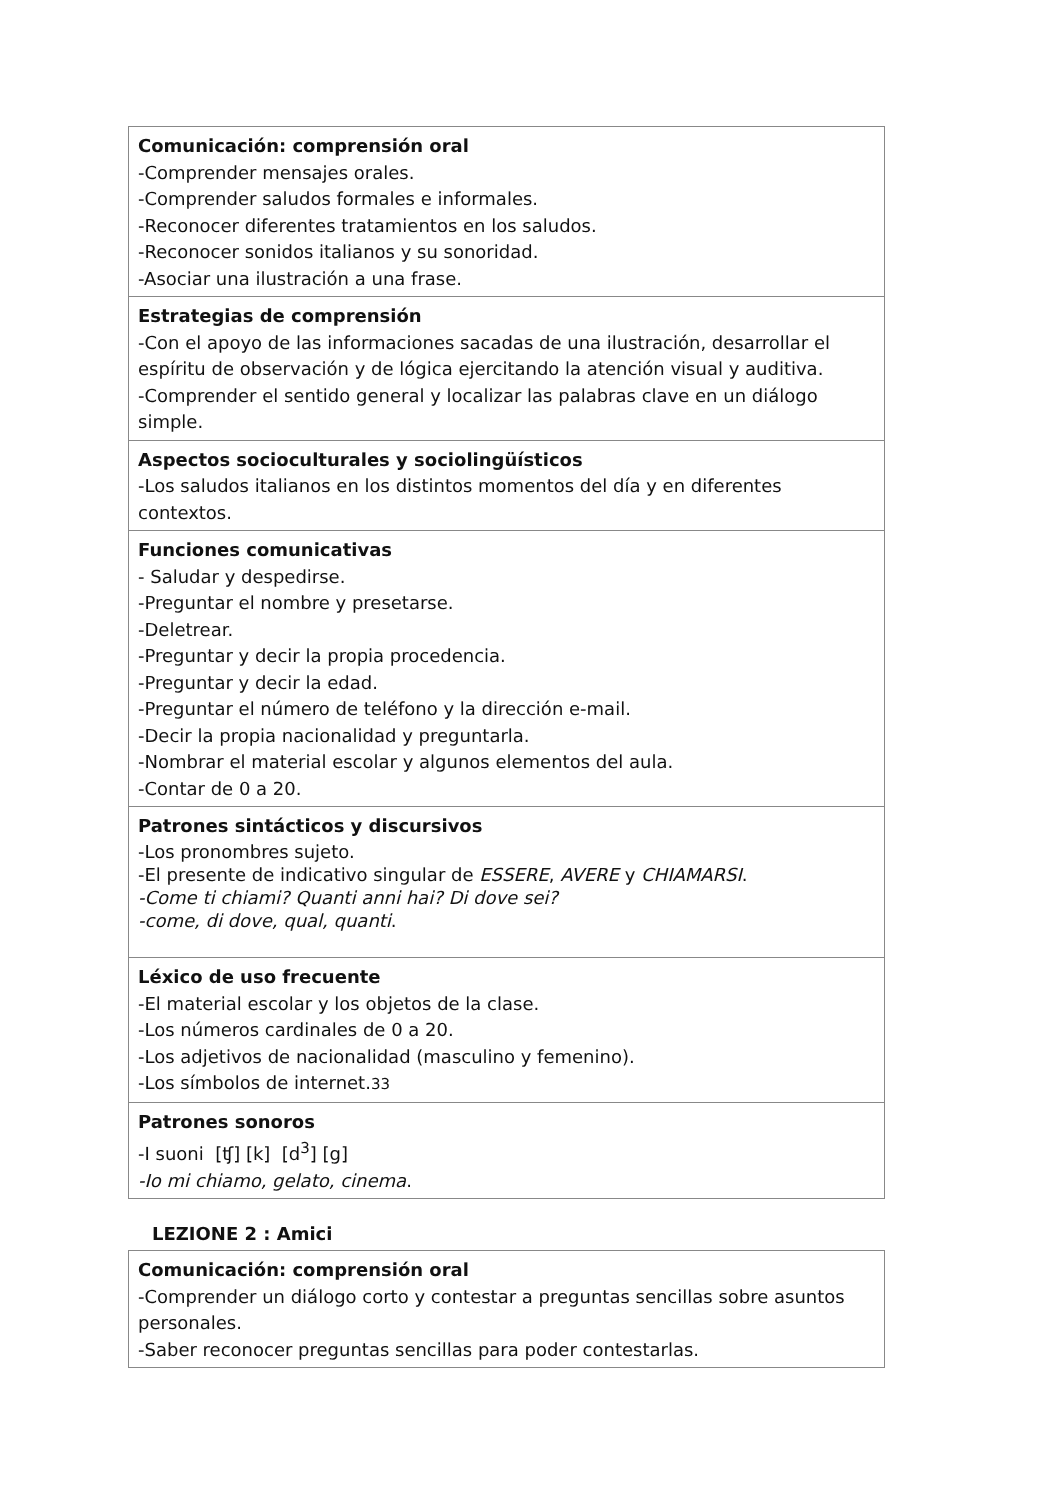| Comunicación: comprensión oral -Comprender mensajes orales. -Comprender saludos formales e informales. -Reconocer diferentes tratamientos en los saludos. -Reconocer sonidos italianos y su sonoridad. -Asociar una ilustración a una frase. |
| Estrategias de comprensión -Con el apoyo de las informaciones sacadas de una ilustración, desarrollar el espíritu de observación y de lógica ejercitando la atención visual y auditiva. -Comprender el sentido general y localizar las palabras clave en un diálogo simple. |
| Aspectos socioculturales y sociolingüísticos -Los saludos italianos en los distintos momentos del día y en diferentes contextos. |
| Funciones comunicativas - Saludar y despedirse. -Preguntar el nombre y presetarse. -Deletrear. -Preguntar y decir la propia procedencia. -Preguntar y decir la edad. -Preguntar el número de teléfono y la dirección e-mail. -Decir la propia nacionalidad y preguntarla. -Nombrar el material escolar y algunos elementos del aula. -Contar de 0 a 20. |
| Patrones sintácticos y discursivos -Los pronombres sujeto. -El presente de indicativo singular de ESSERE , AVERE y CHIAMARSI . -Come ti chiami? Quanti anni hai? Di dove sei? -come, di dove, qual, quanti . |
| Léxico de uso frecuente -El material escolar y los objetos de la clase. -Los números cardinales de 0 a 20. -Los adjetivos de nacionalidad (masculino y femenino). -Los símbolos de internet. 33 |
| Patrones sonoros -I suoni [ʧ] [k] [d<sup>3</sup>] [g] -Io mi chiamo, gelato, cinema . |
LEZIONE 2 : Amici
| Comunicación: comprensión oral -Comprender un diálogo corto y contestar a preguntas sencillas sobre asuntos personales. -Saber reconocer preguntas sencillas para poder contestarlas. |